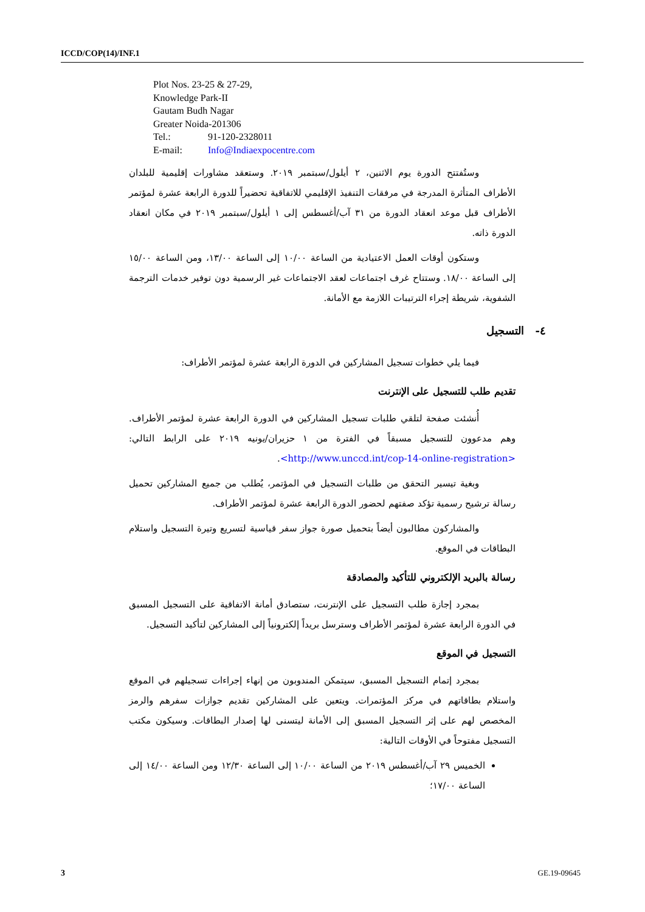ICCD/COP(14)/INF.1
Plot Nos. 23-25 & 27-29,
Knowledge Park-II
Gautam Budh Nagar
Greater Noida-201306
Tel.: 91-120-2328011
E-mail: Info@Indiaexpocentre.com
وستُفتتح الدورة يوم الاثنين، ٢ أيلول/سبتمبر ٢٠١٩. وستعقد مشاورات إقليمية للبلدان الأطراف المتأثرة المدرجة في مرفقات التنفيذ الإقليمي للاتفاقية تحضيراً للدورة الرابعة عشرة لمؤتمر الأطراف قبل موعد انعقاد الدورة من ٣١ آب/أغسطس إلى ١ أيلول/سبتمبر ٢٠١٩ في مكان انعقاد الدورة ذاته.
وستكون أوقات العمل الاعتيادية من الساعة ١٠/٠٠ إلى الساعة ١٣/٠٠، ومن الساعة ١٥/٠٠ إلى الساعة ١٨/٠٠. وستتاح غرف اجتماعات لعقد الاجتماعات غير الرسمية دون توفير خدمات الترجمة الشفوية، شريطة إجراء الترتيبات اللازمة مع الأمانة.
٤- التسجيل
فيما يلي خطوات تسجيل المشاركين في الدورة الرابعة عشرة لمؤتمر الأطراف:
تقديم طلب للتسجيل على الإنترنت
أُنشئت صفحة لتلقي طلبات تسجيل المشاركين في الدورة الرابعة عشرة لمؤتمر الأطراف. وهم مدعوون للتسجيل مسبقاً في الفترة من ١ حزيران/يونيه ٢٠١٩ على الرابط التالي: <http://www.unccd.int/cop-14-online-registration>.
وبغية تيسير التحقق من طلبات التسجيل في المؤتمر، يُطلب من جميع المشاركين تحميل رسالة ترشيح رسمية تؤكد صفتهم لحضور الدورة الرابعة عشرة لمؤتمر الأطراف.
والمشاركون مطالبون أيضاً بتحميل صورة جواز سفر قياسية لتسريع وتيرة التسجيل واستلام البطاقات في الموقع.
رسالة بالبريد الإلكتروني للتأكيد والمصادقة
بمجرد إجازة طلب التسجيل على الإنترنت، ستصادق أمانة الاتفاقية على التسجيل المسبق في الدورة الرابعة عشرة لمؤتمر الأطراف وسترسل بريداً إلكترونياً إلى المشاركين لتأكيد التسجيل.
التسجيل في الموقع
بمجرد إتمام التسجيل المسبق، سيتمكن المندوبون من إنهاء إجراءات تسجيلهم في الموقع واستلام بطاقاتهم في مركز المؤتمرات. ويتعين على المشاركين تقديم جوازات سفرهم والرمز المخصص لهم على إثر التسجيل المسبق إلى الأمانة ليتسنى لها إصدار البطاقات. وسيكون مكتب التسجيل مفتوحاً في الأوقات التالية:
الخميس ٢٩ آب/أغسطس ٢٠١٩ من الساعة ١٠/٠٠ إلى الساعة ١٢/٣٠ ومن الساعة ١٤/٠٠ إلى الساعة ١٧/٠٠؛
3 GE.19-09645